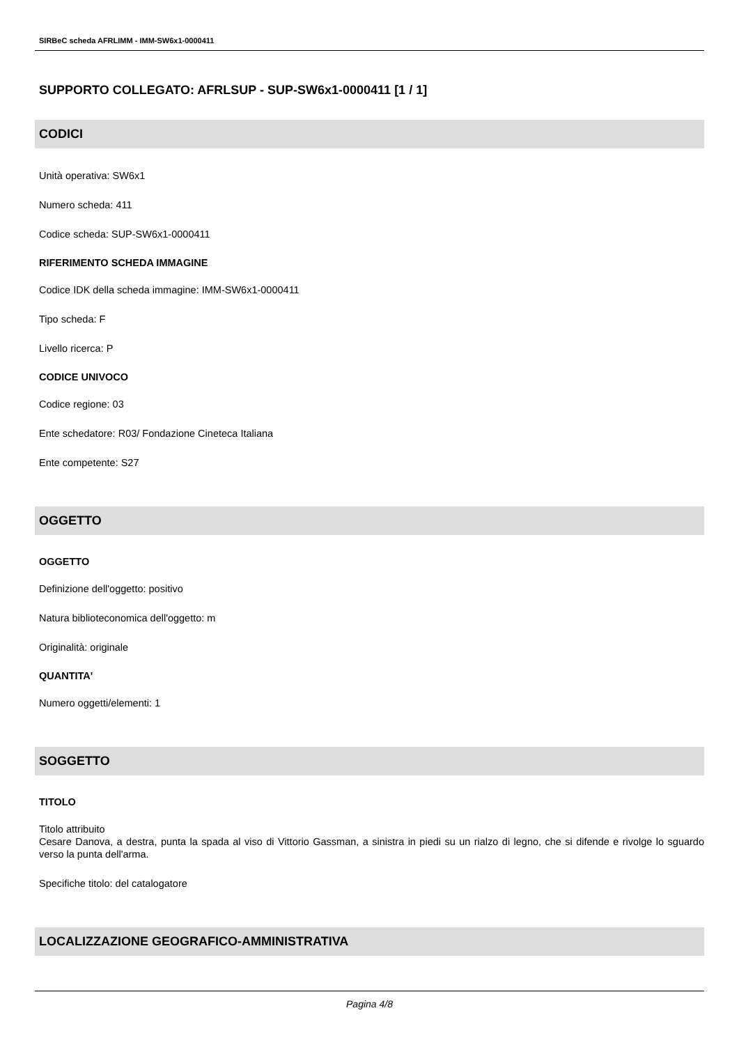SIRBeC scheda AFRLIMM - IMM-SW6x1-0000411
SUPPORTO COLLEGATO: AFRLSUP - SUP-SW6x1-0000411 [1 / 1]
CODICI
Unità operativa: SW6x1
Numero scheda: 411
Codice scheda: SUP-SW6x1-0000411
RIFERIMENTO SCHEDA IMMAGINE
Codice IDK della scheda immagine: IMM-SW6x1-0000411
Tipo scheda: F
Livello ricerca: P
CODICE UNIVOCO
Codice regione: 03
Ente schedatore: R03/ Fondazione Cineteca Italiana
Ente competente: S27
OGGETTO
OGGETTO
Definizione dell'oggetto: positivo
Natura biblioteconomica dell'oggetto: m
Originalità: originale
QUANTITA'
Numero oggetti/elementi: 1
SOGGETTO
TITOLO
Titolo attribuito
Cesare Danova, a destra, punta la spada al viso di Vittorio Gassman, a sinistra in piedi su un rialzo di legno, che si difende e rivolge lo sguardo verso la punta dell'arma.
Specifiche titolo: del catalogatore
LOCALIZZAZIONE GEOGRAFICO-AMMINISTRATIVA
Pagina 4/8